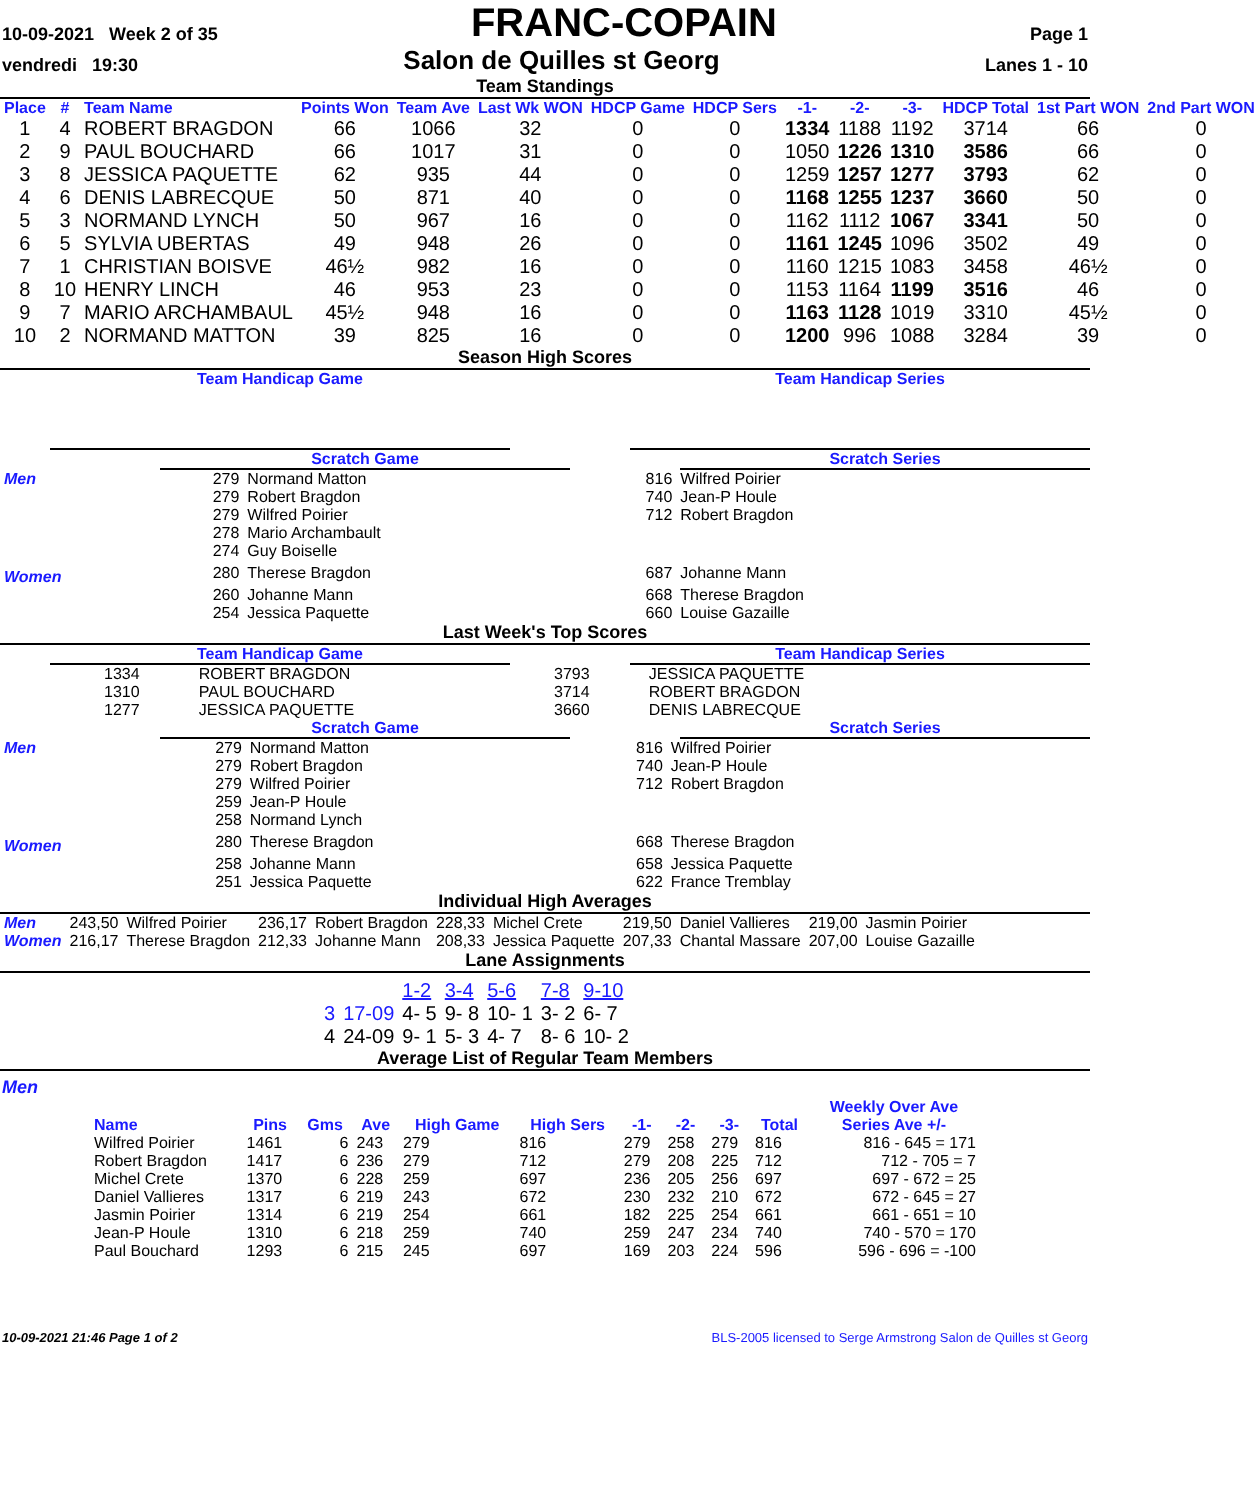10-09-2021 Week 2 of 35
FRANC-COPAIN
Page 1
vendredi 19:30
Salon de Quilles st Georg
Lanes 1 - 10
Team Standings
| Place | # | Team Name | Points Won | Team Ave | Last Wk WON | HDCP Game | HDCP Sers | -1- | -2- | -3- | HDCP Total | 1st Part WON | 2nd Part WON |
| --- | --- | --- | --- | --- | --- | --- | --- | --- | --- | --- | --- | --- | --- |
| 1 | 4 | ROBERT BRAGDON | 66 | 1066 | 32 | 0 | 0 | 1334 | 1188 | 1192 | 3714 | 66 | 0 |
| 2 | 9 | PAUL BOUCHARD | 66 | 1017 | 31 | 0 | 0 | 1050 | 1226 | 1310 | 3586 | 66 | 0 |
| 3 | 8 | JESSICA PAQUETTE | 62 | 935 | 44 | 0 | 0 | 1259 | 1257 | 1277 | 3793 | 62 | 0 |
| 4 | 6 | DENIS LABRECQUE | 50 | 871 | 40 | 0 | 0 | 1168 | 1255 | 1237 | 3660 | 50 | 0 |
| 5 | 3 | NORMAND LYNCH | 50 | 967 | 16 | 0 | 0 | 1162 | 1112 | 1067 | 3341 | 50 | 0 |
| 6 | 5 | SYLVIA UBERTAS | 49 | 948 | 26 | 0 | 0 | 1161 | 1245 | 1096 | 3502 | 49 | 0 |
| 7 | 1 | CHRISTIAN BOISVE | 46½ | 982 | 16 | 0 | 0 | 1160 | 1215 | 1083 | 3458 | 46½ | 0 |
| 8 | 10 | HENRY LINCH | 46 | 953 | 23 | 0 | 0 | 1153 | 1164 | 1199 | 3516 | 46 | 0 |
| 9 | 7 | MARIO ARCHAMBAUL | 45½ | 948 | 16 | 0 | 0 | 1163 | 1128 | 1019 | 3310 | 45½ | 0 |
| 10 | 2 | NORMAND MATTON | 39 | 825 | 16 | 0 | 0 | 1200 | 996 | 1088 | 3284 | 39 | 0 |
Season High Scores
Team Handicap Game Team Handicap Series
Scratch Game Scratch Series
| Men | 279 | Normand Matton | 816 | Wilfred Poirier |
| | 279 | Robert Bragdon | 740 | Jean-P Houle |
| | 279 | Wilfred Poirier | 712 | Robert Bragdon |
| | 278 | Mario Archambault | | |
| | 274 | Guy Boiselle | | |
| Women | 280 | Therese Bragdon | 687 | Johanne Mann |
| | 260 | Johanne Mann | 668 | Therese Bragdon |
| | 254 | Jessica Paquette | 660 | Louise Gazaille |
Last Week's Top Scores
Team Handicap Game Team Handicap Series
| 1334 | ROBERT BRAGDON | 3793 | JESSICA PAQUETTE |
| 1310 | PAUL BOUCHARD | 3714 | ROBERT BRAGDON |
| 1277 | JESSICA PAQUETTE | 3660 | DENIS LABRECQUE |
Scratch Game Scratch Series
| Men | 279 | Normand Matton | 816 | Wilfred Poirier |
| | 279 | Robert Bragdon | 740 | Jean-P Houle |
| | 279 | Wilfred Poirier | 712 | Robert Bragdon |
| | 259 | Jean-P Houle | | |
| | 258 | Normand Lynch | | |
| Women | 280 | Therese Bragdon | 668 | Therese Bragdon |
| | 258 | Johanne Mann | 658 | Jessica Paquette |
| | 251 | Jessica Paquette | 622 | France Tremblay |
Individual High Averages
| Men | 243,50 | Wilfred Poirier | 236,17 | Robert Bragdon | 228,33 | Michel Crete | 219,50 | Daniel Vallieres | 219,00 | Jasmin Poirier |
| Women | 216,17 | Therese Bragdon | 212,33 | Johanne Mann | 208,33 | Jessica Paquette | 207,33 | Chantal Massare | 207,00 | Louise Gazaille |
Lane Assignments
| | | 1-2 | 3-4 | 5-6 | 7-8 | 9-10 |
| 3 | 17-09 | 4- 5 | 9- 8 | 10- 1 | 3- 2 | 6- 7 |
| 4 | 24-09 | 9- 1 | 5- 3 | 4- 7 | 8- 6 | 10- 2 |
Average List of Regular Team Members
Men
| Name | Pins | Gms | Ave | High Game | High Sers | -1- | -2- | -3- | Total | Weekly Over Ave Series Ave +/- |
| --- | --- | --- | --- | --- | --- | --- | --- | --- | --- | --- |
| Wilfred Poirier | 1461 | 6 | 243 | 279 | 816 | 279 | 258 | 279 | 816 | 816 - 645 = 171 |
| Robert Bragdon | 1417 | 6 | 236 | 279 | 712 | 279 | 208 | 225 | 712 | 712 - 705 = 7 |
| Michel Crete | 1370 | 6 | 228 | 259 | 697 | 236 | 205 | 256 | 697 | 697 - 672 = 25 |
| Daniel Vallieres | 1317 | 6 | 219 | 243 | 672 | 230 | 232 | 210 | 672 | 672 - 645 = 27 |
| Jasmin Poirier | 1314 | 6 | 219 | 254 | 661 | 182 | 225 | 254 | 661 | 661 - 651 = 10 |
| Jean-P Houle | 1310 | 6 | 218 | 259 | 740 | 259 | 247 | 234 | 740 | 740 - 570 = 170 |
| Paul Bouchard | 1293 | 6 | 215 | 245 | 697 | 169 | 203 | 224 | 596 | 596 - 696 = -100 |
10-09-2021 21:46 Page 1 of 2 BLS-2005 licensed to Serge Armstrong Salon de Quilles st Georg